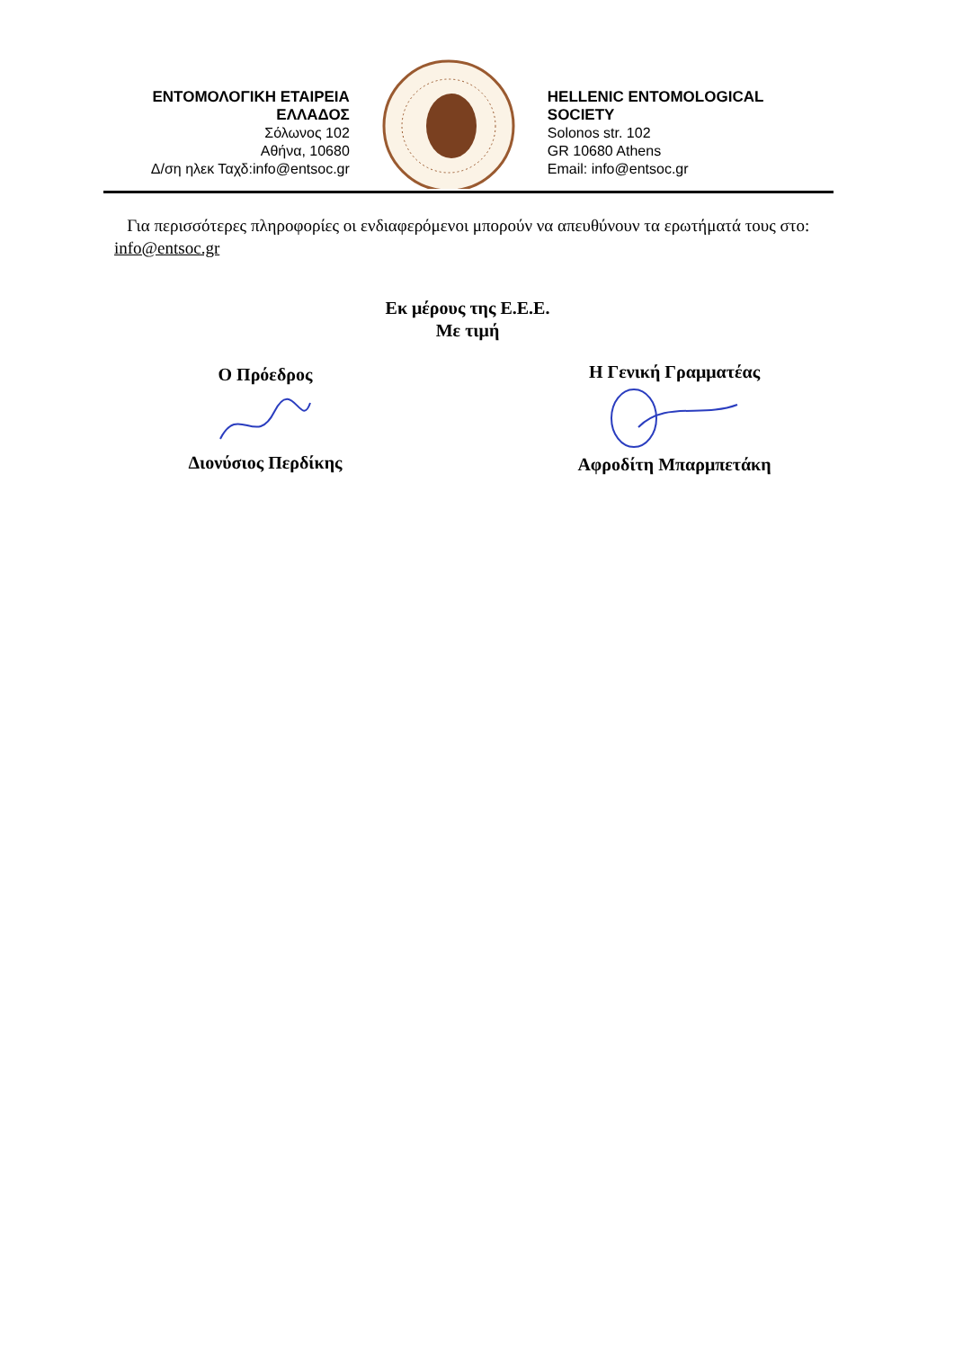ΕΝΤΟΜΟΛΟΓΙΚΗ ΕΤΑΙΡΕΙΑ ΕΛΛΑΔΟΣ
Σόλωνος 102
Αθήνα, 10680
Δ/ση ηλεκ Ταχδ:info@entsoc.gr
HELLENIC ENTOMOLOGICAL SOCIETY
Solonos str. 102
GR 10680 Athens
Email: info@entsoc.gr
Για περισσότερες πληροφορίες οι ενδιαφερόμενοι μπορούν να απευθύνουν τα ερωτήματά τους στο: info@entsoc.gr
Εκ μέρους της Ε.Ε.Ε.
Με τιμή
Ο Πρόεδρος
Διονύσιος Περδίκης
Η Γενική Γραμματέας
Αφροδίτη Μπαρμπετάκη